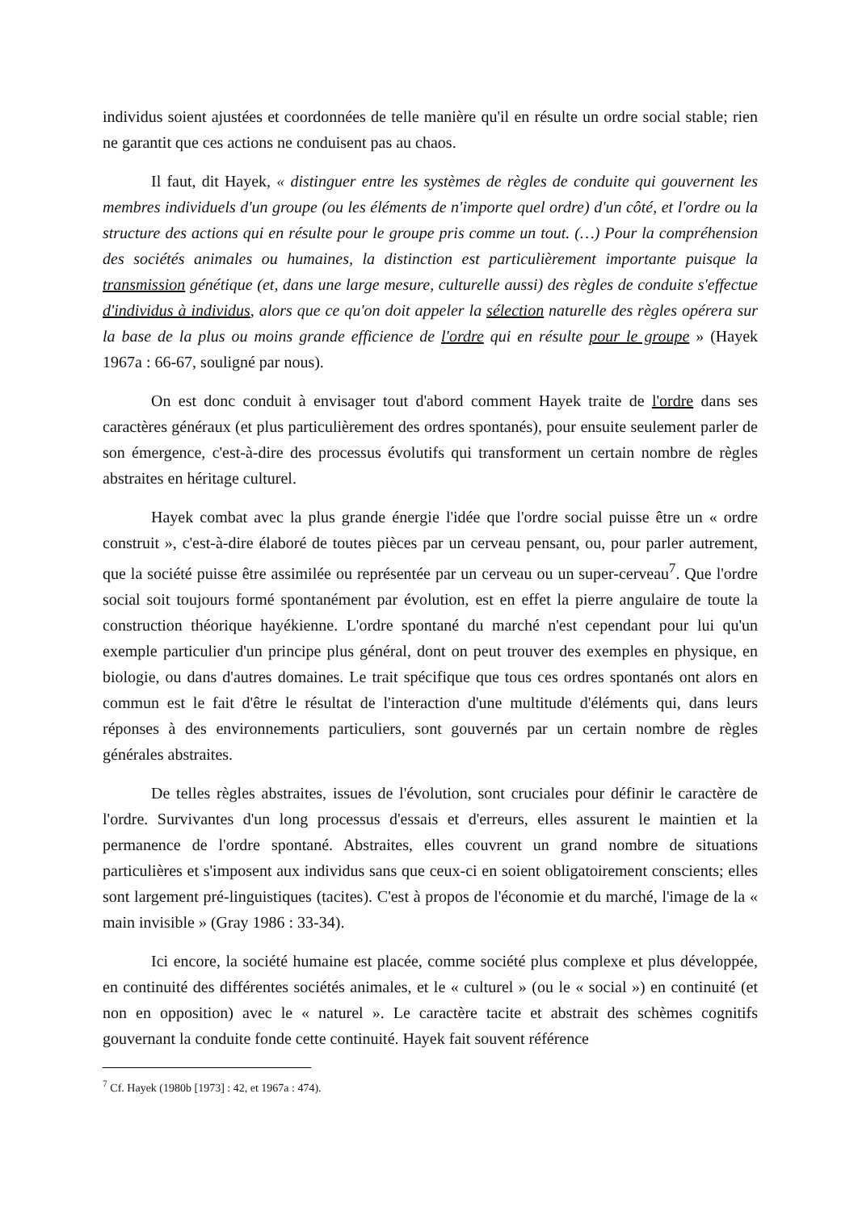individus soient ajustées et coordonnées de telle manière qu'il en résulte un ordre social stable; rien ne garantit que ces actions ne conduisent pas au chaos.
Il faut, dit Hayek, « distinguer entre les systèmes de règles de conduite qui gouvernent les membres individuels d'un groupe (ou les éléments de n'importe quel ordre) d'un côté, et l'ordre ou la structure des actions qui en résulte pour le groupe pris comme un tout. (…) Pour la compréhension des sociétés animales ou humaines, la distinction est particulièrement importante puisque la transmission génétique (et, dans une large mesure, culturelle aussi) des règles de conduite s'effectue d'individus à individus, alors que ce qu'on doit appeler la sélection naturelle des règles opérera sur la base de la plus ou moins grande efficience de l'ordre qui en résulte pour le groupe » (Hayek 1967a : 66-67, souligné par nous).
On est donc conduit à envisager tout d'abord comment Hayek traite de l'ordre dans ses caractères généraux (et plus particulièrement des ordres spontanés), pour ensuite seulement parler de son émergence, c'est-à-dire des processus évolutifs qui transforment un certain nombre de règles abstraites en héritage culturel.
Hayek combat avec la plus grande énergie l'idée que l'ordre social puisse être un « ordre construit », c'est-à-dire élaboré de toutes pièces par un cerveau pensant, ou, pour parler autrement, que la société puisse être assimilée ou représentée par un cerveau ou un super-cerveau<sup>7</sup>. Que l'ordre social soit toujours formé spontanément par évolution, est en effet la pierre angulaire de toute la construction théorique hayékienne. L'ordre spontané du marché n'est cependant pour lui qu'un exemple particulier d'un principe plus général, dont on peut trouver des exemples en physique, en biologie, ou dans d'autres domaines. Le trait spécifique que tous ces ordres spontanés ont alors en commun est le fait d'être le résultat de l'interaction d'une multitude d'éléments qui, dans leurs réponses à des environnements particuliers, sont gouvernés par un certain nombre de règles générales abstraites.
De telles règles abstraites, issues de l'évolution, sont cruciales pour définir le caractère de l'ordre. Survivantes d'un long processus d'essais et d'erreurs, elles assurent le maintien et la permanence de l'ordre spontané. Abstraites, elles couvrent un grand nombre de situations particulières et s'imposent aux individus sans que ceux-ci en soient obligatoirement conscients; elles sont largement pré-linguistiques (tacites). C'est à propos de l'économie et du marché, l'image de la « main invisible » (Gray 1986 : 33-34).
Ici encore, la société humaine est placée, comme société plus complexe et plus développée, en continuité des différentes sociétés animales, et le « culturel » (ou le « social ») en continuité (et non en opposition) avec le « naturel ». Le caractère tacite et abstrait des schèmes cognitifs gouvernant la conduite fonde cette continuité. Hayek fait souvent référence
<sup>7</sup> Cf. Hayek (1980b [1973] : 42, et 1967a : 474).